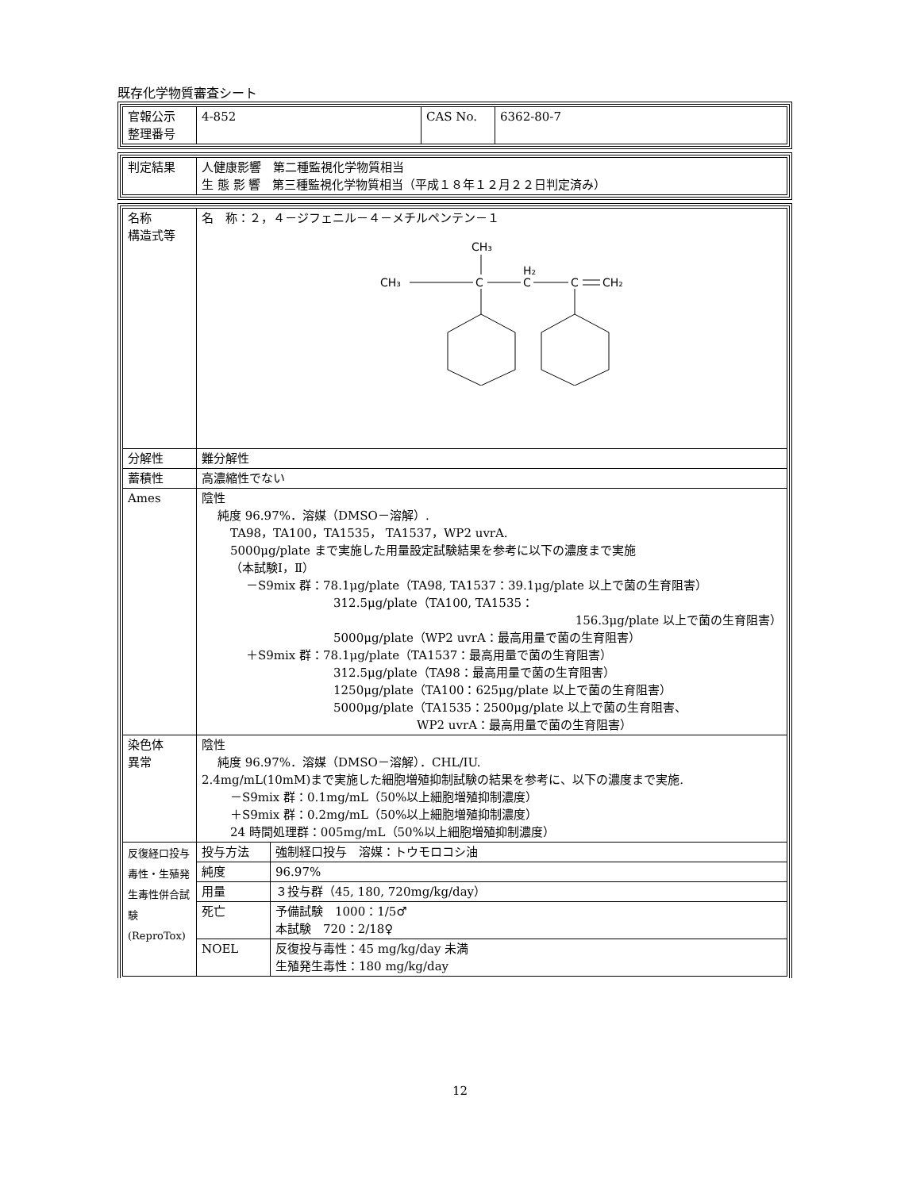既存化学物質審査シート
| 官報公示 整理番号 | 4-852 | CAS No. | 6362-80-7 |
| 判定結果 | 人健康影響 第二種監視化学物質相当 生 態 影 響 第三種監視化学物質相当（平成１８年１２月２２日判定済み） |
| 名称 構造式等 | 名 称：２，４－ジフェニル－４－メチルペンテン－１ CH₃ CH₃ C H₂ C C CH₂ | |
| 分解性 | 難分解性 | |
| 蓄積性 | 高濃縮性でない | |
| Ames | 陰性 純度 96.97%．溶媒（DMSO－溶解）. TA98，TA100，TA1535， TA1537，WP2 uvrA. 5000μg/plate まで実施した用量設定試験結果を参考に以下の濃度まで実施 （本試験Ⅰ，Ⅱ） －S9mix 群：78.1μg/plate（TA98, TA1537：39.1μg/plate 以上で菌の生育阻害） 312.5μg/plate（TA100, TA1535： 156.3μg/plate 以上で菌の生育阻害） 5000μg/plate（WP2 uvrA：最高用量で菌の生育阻害） ＋S9mix 群：78.1μg/plate（TA1537：最高用量で菌の生育阻害） 312.5μg/plate（TA98：最高用量で菌の生育阻害） 1250μg/plate（TA100：625μg/plate 以上で菌の生育阻害） 5000μg/plate（TA1535：2500μg/plate 以上で菌の生育阻害、 WP2 uvrA：最高用量で菌の生育阻害） | |
| 染色体 異常 | 陰性 純度 96.97%．溶媒（DMSO－溶解）．CHL/IU. 2.4mg/mL(10mM)まで実施した細胞増殖抑制試験の結果を参考に、以下の濃度まで実施. －S9mix 群：0.1mg/mL（50%以上細胞増殖抑制濃度） ＋S9mix 群：0.2mg/mL（50%以上細胞増殖抑制濃度） 24 時間処理群：005mg/mL（50%以上細胞増殖抑制濃度） | |
| 反復経口投与毒性・生殖発生毒性併合試験(ReproTox) | 投与方法 | 強制経口投与 溶媒：トウモロコシ油 |
| | 純度 | 96.97% |
| | 用量 | ３投与群（45, 180, 720mg/kg/day） |
| | 死亡 | 予備試験 1000：1/5♂ 本試験 720：2/18♀ |
| | NOEL | 反復投与毒性：45 mg/kg/day 未満 生殖発生毒性：180 mg/kg/day |
12